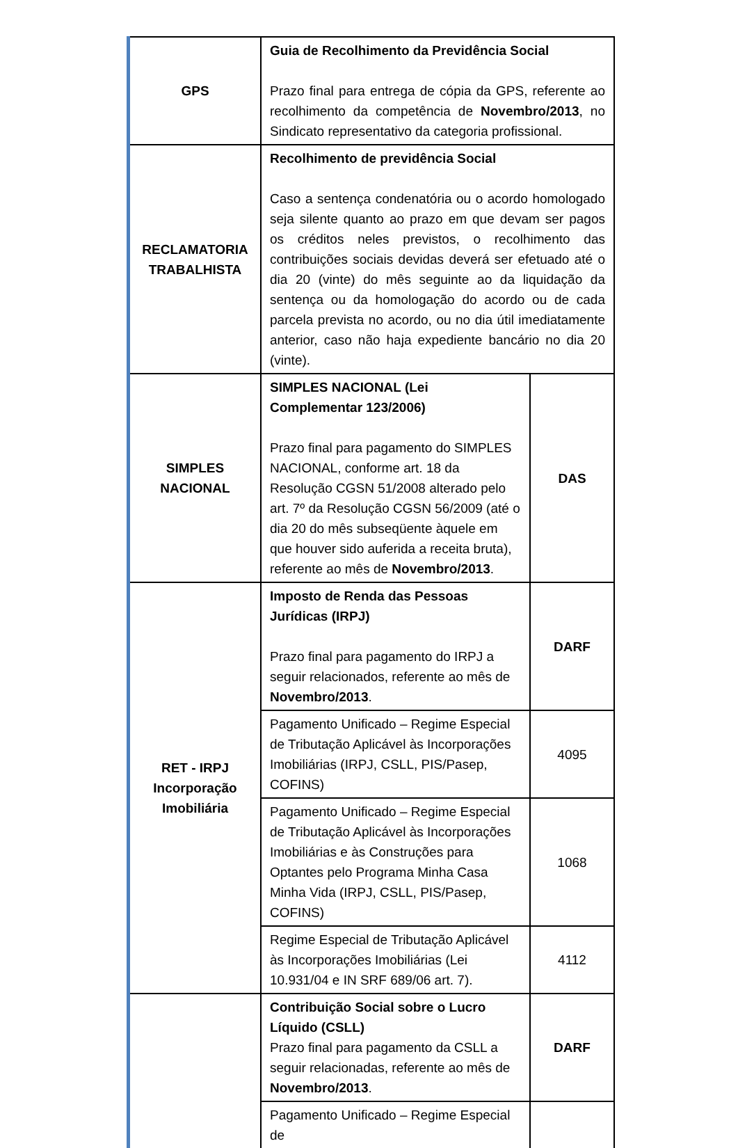| GPS | Guia de Recolhimento da Previdência Social Prazo final para entrega de cópia da GPS, referente ao recolhimento da competência de Novembro/2013 , no Sindicato representativo da categoria profissional. | |
| RECLAMATORIA TRABALHISTA | Recolhimento de previdência Social Caso a sentença condenatória ou o acordo homologado seja silente quanto ao prazo em que devam ser pagos os créditos neles previstos, o recolhimento das contribuições sociais devidas deverá ser efetuado até o dia 20 (vinte) do mês seguinte ao da liquidação da sentença ou da homologação do acordo ou de cada parcela prevista no acordo, ou no dia útil imediatamente anterior, caso não haja expediente bancário no dia 20 (vinte). | |
| SIMPLES NACIONAL | SIMPLES NACIONAL (Lei Complementar 123/2006) Prazo final para pagamento do SIMPLES NACIONAL, conforme art. 18 da Resolução CGSN 51/2008 alterado pelo art. 7º da Resolução CGSN 56/2009 (até o dia 20 do mês subseqüente àquele em que houver sido auferida a receita bruta), referente ao mês de Novembro/2013 . | DAS |
| RET - IRPJ Incorporação Imobiliária | Imposto de Renda das Pessoas Jurídicas (IRPJ) Prazo final para pagamento do IRPJ a seguir relacionados, referente ao mês de Novembro/2013 . | DARF |
| | Pagamento Unificado – Regime Especial de Tributação Aplicável às Incorporações Imobiliárias (IRPJ, CSLL, PIS/Pasep, COFINS) | 4095 |
| | Pagamento Unificado – Regime Especial de Tributação Aplicável às Incorporações Imobiliárias e às Construções para Optantes pelo Programa Minha Casa Minha Vida (IRPJ, CSLL, PIS/Pasep, COFINS) | 1068 |
| | Regime Especial de Tributação Aplicável às Incorporações Imobiliárias (Lei 10.931/04 e IN SRF 689/06 art. 7). | 4112 |
| | Contribuição Social sobre o Lucro Líquido (CSLL) Prazo final para pagamento da CSLL a seguir relacionadas, referente ao mês de Novembro/2013 . | DARF |
| | Pagamento Unificado – Regime Especial de | |